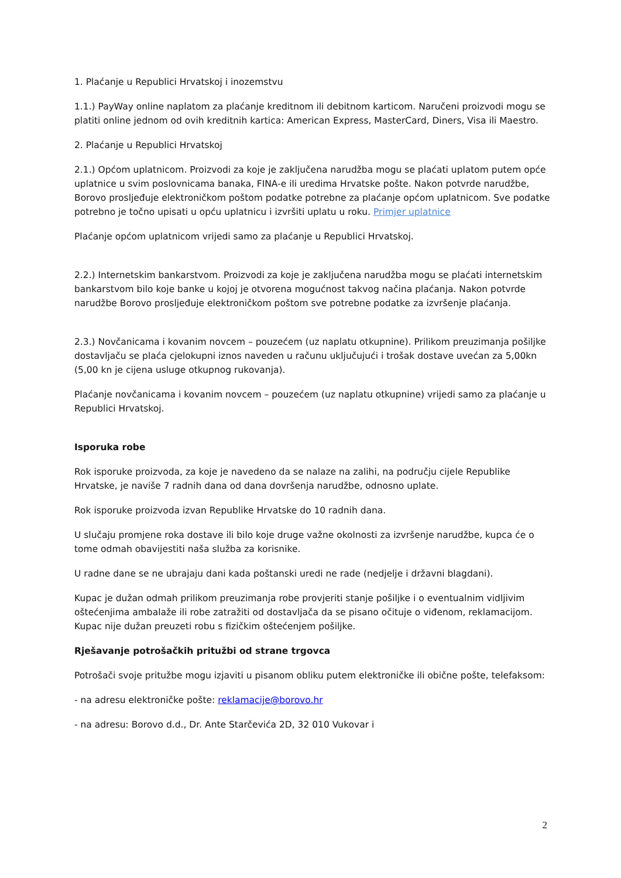1. Plaćanje u Republici Hrvatskoj i inozemstvu
1.1.) PayWay online naplatom za plaćanje kreditnom ili debitnom karticom. Naručeni proizvodi mogu se platiti online jednom od ovih kreditnih kartica: American Express, MasterCard, Diners, Visa ili Maestro.
2. Plaćanje u Republici Hrvatskoj
2.1.) Općom uplatnicom. Proizvodi za koje je zaključena narudžba mogu se plaćati uplatom putem opće uplatnice u svim poslovnicama banaka, FINA-e ili uredima Hrvatske pošte. Nakon potvrde narudžbe, Borovo prosljeđuje elektroničkom poštom podatke potrebne za plaćanje općom uplatnicom. Sve podatke potrebno je točno upisati u opću uplatnicu i izvršiti uplatu u roku. Primjer uplatnice
Plaćanje općom uplatnicom vrijedi samo za plaćanje u Republici Hrvatskoj.
2.2.) Internetskim bankarstvom. Proizvodi za koje je zaključena narudžba mogu se plaćati internetskim bankarstvom bilo koje banke u kojoj je otvorena mogućnost takvog načina plaćanja. Nakon potvrde narudžbe Borovo prosljeđuje elektroničkom poštom sve potrebne podatke za izvršenje plaćanja.
2.3.) Novčanicama i kovanim novcem – pouzećem (uz naplatu otkupnine). Prilikom preuzimanja pošiljke dostavljaču se plaća cjelokupni iznos naveden u računu uključujući i trošak dostave uvećan za 5,00kn (5,00 kn je cijena usluge otkupnog rukovanja).
Plaćanje novčanicama i kovanim novcem – pouzećem (uz naplatu otkupnine) vrijedi samo za plaćanje u Republici Hrvatskoj.
Isporuka robe
Rok isporuke proizvoda, za koje je navedeno da se nalaze na zalihi, na području cijele Republike Hrvatske, je naviše 7 radnih dana od dana dovršenja narudžbe, odnosno uplate.
Rok isporuke proizvoda izvan Republike Hrvatske do 10 radnih dana.
U slučaju promjene roka dostave ili bilo koje druge važne okolnosti za izvršenje narudžbe, kupca će o tome odmah obavijestiti naša služba za korisnike.
U radne dane se ne ubrajaju dani kada poštanski uredi ne rade (nedjelje i državni blagdani).
Kupac je dužan odmah prilikom preuzimanja robe provjeriti stanje pošiljke i o eventualnim vidljivim oštećenjima ambalaže ili robe zatražiti od dostavljača da se pisano očituje o viđenom, reklamacijom. Kupac nije dužan preuzeti robu s fizičkim oštećenjem pošiljke.
Rješavanje potrošačkih pritužbi od strane trgovca
Potrošači svoje pritužbe mogu izjaviti u pisanom obliku putem elektroničke ili obične pošte, telefaksom:
- na adresu elektroničke pošte: reklamacije@borovo.hr
- na adresu: Borovo d.d., Dr. Ante Starčevića 2D, 32 010 Vukovar i
2